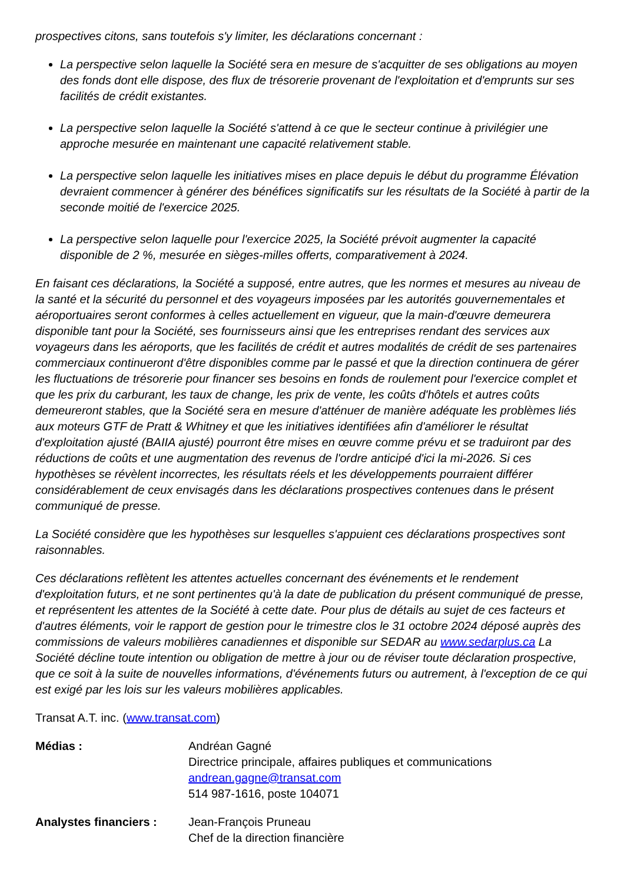prospectives citons, sans toutefois s'y limiter, les déclarations concernant :
La perspective selon laquelle la Société sera en mesure de s'acquitter de ses obligations au moyen des fonds dont elle dispose, des flux de trésorerie provenant de l'exploitation et d'emprunts sur ses facilités de crédit existantes.
La perspective selon laquelle la Société s'attend à ce que le secteur continue à privilégier une approche mesurée en maintenant une capacité relativement stable.
La perspective selon laquelle les initiatives mises en place depuis le début du programme Élévation devraient commencer à générer des bénéfices significatifs sur les résultats de la Société à partir de la seconde moitié de l'exercice 2025.
La perspective selon laquelle pour l'exercice 2025, la Société prévoit augmenter la capacité disponible de 2 %, mesurée en sièges-milles offerts, comparativement à 2024.
En faisant ces déclarations, la Société a supposé, entre autres, que les normes et mesures au niveau de la santé et la sécurité du personnel et des voyageurs imposées par les autorités gouvernementales et aéroportuaires seront conformes à celles actuellement en vigueur, que la main-d'œuvre demeurera disponible tant pour la Société, ses fournisseurs ainsi que les entreprises rendant des services aux voyageurs dans les aéroports, que les facilités de crédit et autres modalités de crédit de ses partenaires commerciaux continueront d'être disponibles comme par le passé et que la direction continuera de gérer les fluctuations de trésorerie pour financer ses besoins en fonds de roulement pour l'exercice complet et que les prix du carburant, les taux de change, les prix de vente, les coûts d'hôtels et autres coûts demeureront stables, que la Société sera en mesure d'atténuer de manière adéquate les problèmes liés aux moteurs GTF de Pratt & Whitney et que les initiatives identifiées afin d'améliorer le résultat d'exploitation ajusté (BAIIA ajusté) pourront être mises en œuvre comme prévu et se traduiront par des réductions de coûts et une augmentation des revenus de l'ordre anticipé d'ici la mi-2026. Si ces hypothèses se révèlent incorrectes, les résultats réels et les développements pourraient différer considérablement de ceux envisagés dans les déclarations prospectives contenues dans le présent communiqué de presse.
La Société considère que les hypothèses sur lesquelles s'appuient ces déclarations prospectives sont raisonnables.
Ces déclarations reflètent les attentes actuelles concernant des événements et le rendement d'exploitation futurs, et ne sont pertinentes qu'à la date de publication du présent communiqué de presse, et représentent les attentes de la Société à cette date. Pour plus de détails au sujet de ces facteurs et d'autres éléments, voir le rapport de gestion pour le trimestre clos le 31 octobre 2024 déposé auprès des commissions de valeurs mobilières canadiennes et disponible sur SEDAR au www.sedarplus.ca La Société décline toute intention ou obligation de mettre à jour ou de réviser toute déclaration prospective, que ce soit à la suite de nouvelles informations, d'événements futurs ou autrement, à l'exception de ce qui est exigé par les lois sur les valeurs mobilières applicables.
Transat A.T. inc. (www.transat.com)
Médias : Andréan Gagné
Directrice principale, affaires publiques et communications
andrean.gagne@transat.com
514 987-1616, poste 104071
Analystes financiers :
Jean-François Pruneau
Chef de la direction financière